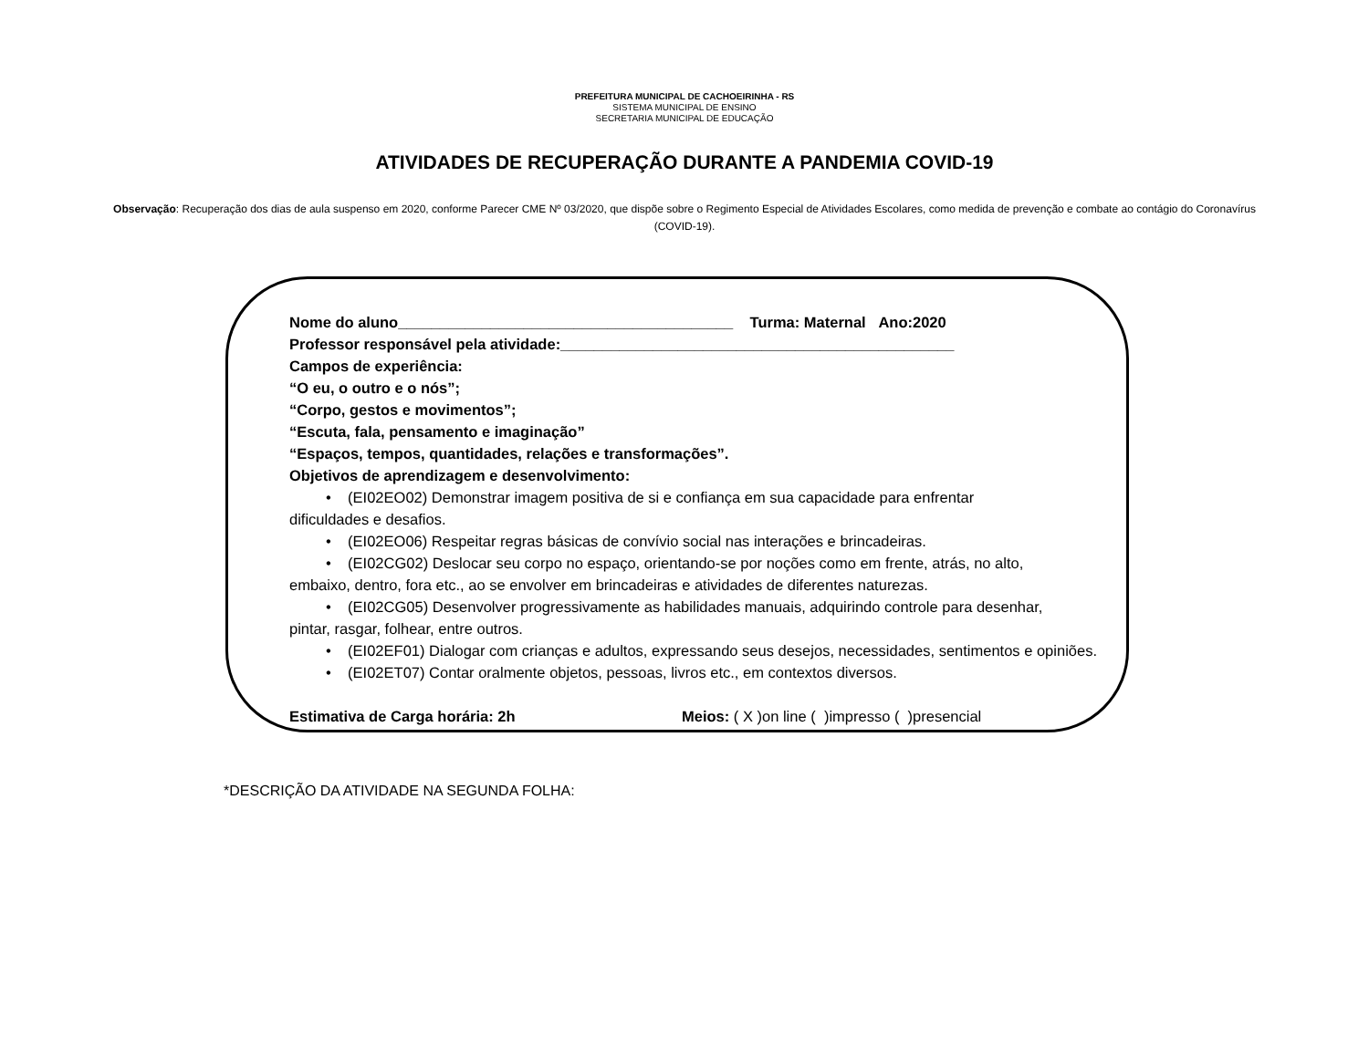PREFEITURA MUNICIPAL DE CACHOEIRINHA - RS
SISTEMA MUNICIPAL DE ENSINO
SECRETARIA MUNICIPAL DE EDUCAÇÃO
ATIVIDADES DE RECUPERAÇÃO DURANTE A PANDEMIA COVID-19
Observação: Recuperação dos dias de aula suspenso em 2020, conforme Parecer CME Nº 03/2020, que dispõe sobre o Regimento Especial de Atividades Escolares, como medida de prevenção e combate ao contágio do Coronavírus (COVID-19).
Nome do aluno________________________________________ Turma: Maternal Ano:2020
Professor responsável pela atividade:_______________________________________________
Campos de experiência:
“O eu, o outro e o nós”;
“Corpo, gestos e movimentos”;
“Escuta, fala, pensamento e imaginação”
“Espaços, tempos, quantidades, relações e transformações”.
Objetivos de aprendizagem e desenvolvimento:
• (EI02EO02) Demonstrar imagem positiva de si e confiança em sua capacidade para enfrentar
dificuldades e desafios.
• (EI02EO06) Respeitar regras básicas de convívio social nas interações e brincadeiras.
• (EI02CG02) Deslocar seu corpo no espaço, orientando-se por noções como em frente, atrás, no alto,
embaixo, dentro, fora etc., ao se envolver em brincadeiras e atividades de diferentes naturezas.
• (EI02CG05) Desenvolver progressivamente as habilidades manuais, adquirindo controle para desenhar,
pintar, rasgar, folhear, entre outros.
• (EI02EF01) Dialogar com crianças e adultos, expressando seus desejos, necessidades, sentimentos e opiniões.
• (EI02ET07) Contar oralmente objetos, pessoas, livros etc., em contextos diversos.
Estimativa de Carga horária: 2h Meios: ( X )on line ( )impresso ( )presencial
*DESCRIÇÃO DA ATIVIDADE NA SEGUNDA FOLHA: